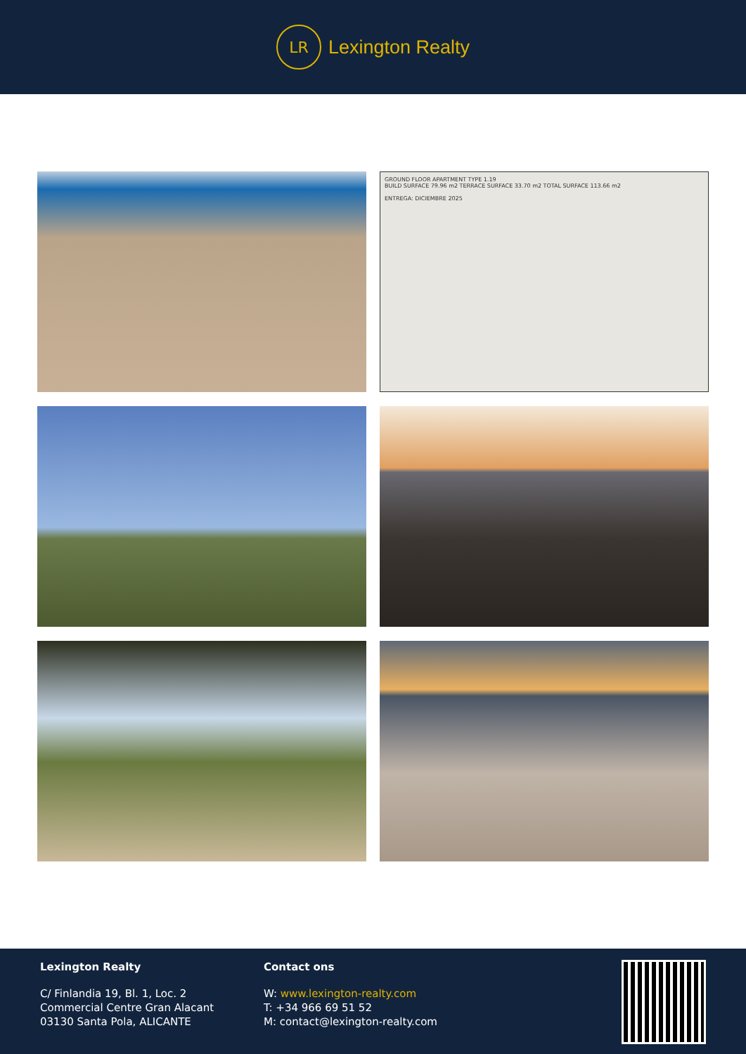LR
Lexington Realty
GROUND FLOOR APARTMENT TYPE 1.19
BUILD SURFACE 79.96 m2 TERRACE SURFACE 33.70 m2 TOTAL SURFACE 113.66 m2
ENTREGA: DICIEMBRE 2025
Lexington Realty
C/ Finlandia 19, Bl. 1, Loc. 2
Commercial Centre Gran Alacant
03130 Santa Pola, ALICANTE
Contact ons
W: www.lexington-realty.com
T: +34 966 69 51 52
M: contact@lexington-realty.com